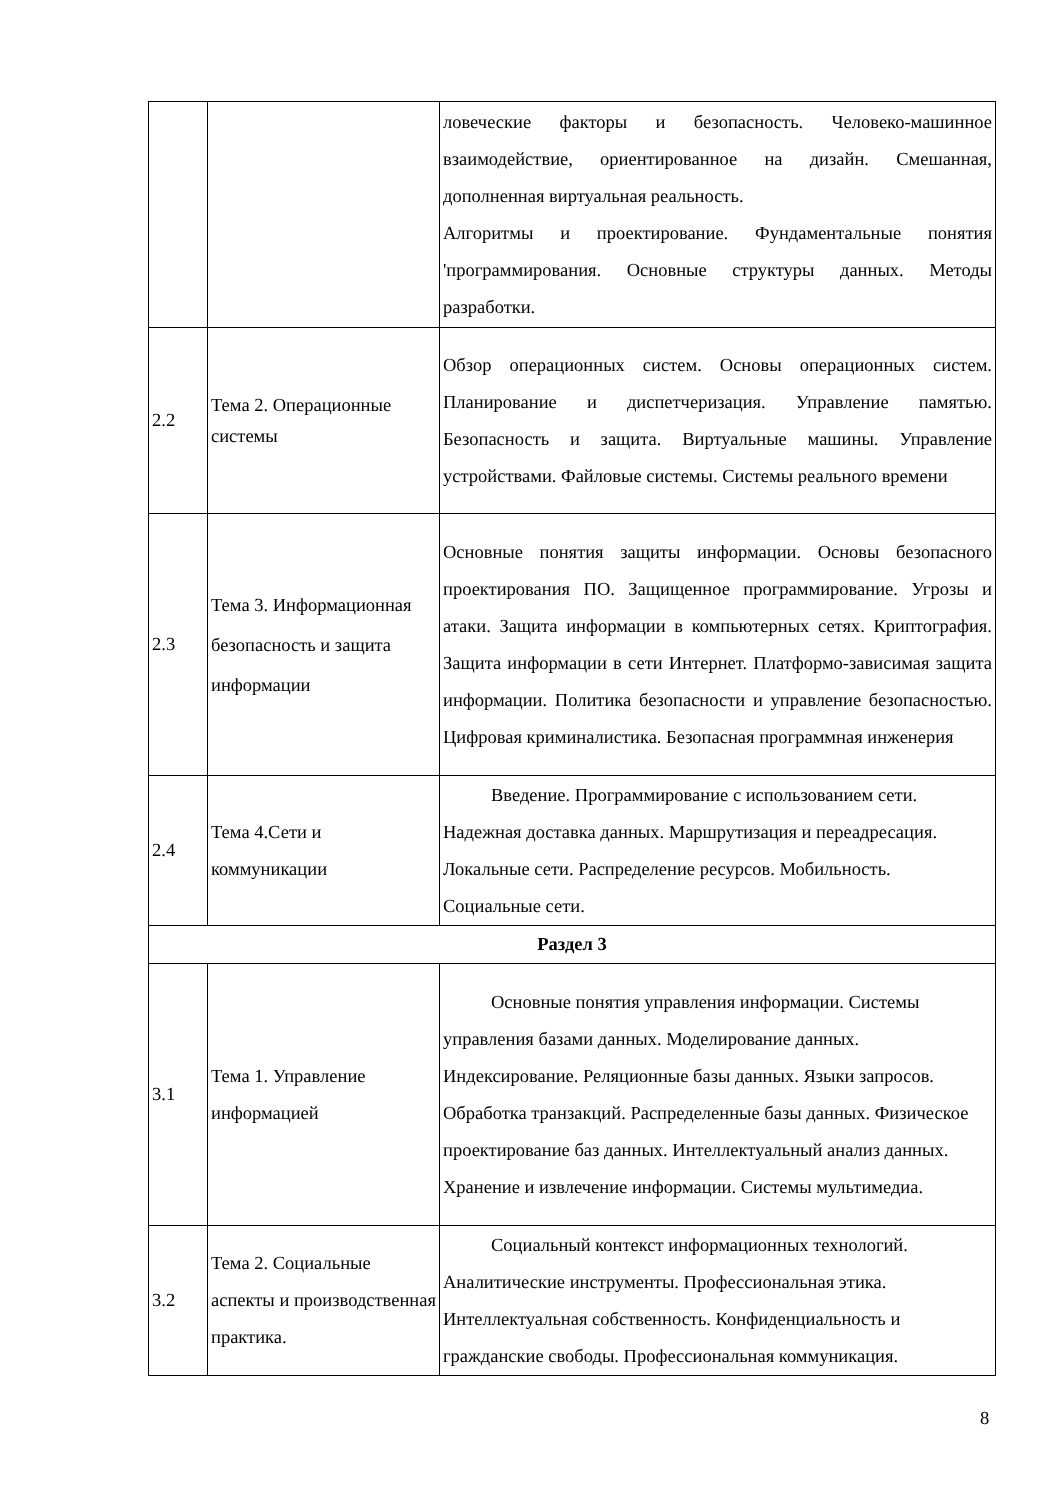| | | ловеческие факторы и безопасность. Человеко-машинное взаимодействие, ориентированное на дизайн. Смешанная, дополненная виртуальная реальность. Алгоритмы и проектирование. Фундаментальные понятия 'программирования. Основные структуры данных. Методы разработки. |
| 2.2 | Тема 2. Операционные системы | Обзор операционных систем. Основы операционных систем. Планирование и диспетчеризация. Управление памятью. Безопасность и защита. Виртуальные машины. Управление устройствами. Файловые системы. Системы реального времени |
| 2.3 | Тема 3. Информационная безопасность и защита информации | Основные понятия защиты информации. Основы безопасного проектирования ПО. Защищенное программирование. Угрозы и атаки. Защита информации в компьютерных сетях. Криптография. Защита информации в сети Интернет. Платформо-зависимая защита информации. Политика безопасности и управление безопасностью. Цифровая криминалистика. Безопасная программная инженерия |
| 2.4 | Тема 4.Сети и коммуникации | Введение. Программирование с использованием сети. Надежная доставка данных. Маршрутизация и переадресация. Локальные сети. Распределение ресурсов. Мобильность. Социальные сети. |
| Раздел 3 | | |
| 3.1 | Тема 1. Управление информацией | Основные понятия управления информации. Системы управления базами данных. Моделирование данных. Индексирование. Реляционные базы данных. Языки запросов. Обработка транзакций. Распределенные базы данных. Физическое проектирование баз данных. Интеллектуальный анализ данных. Хранение и извлечение информации. Системы мультимедиа. |
| 3.2 | Тема 2. Социальные аспекты и производственная практика. | Социальный контекст информационных технологий. Аналитические инструменты. Профессиональная этика. Интеллектуальная собственность. Конфиденциальность и гражданские свободы. Профессиональная коммуникация. |
8